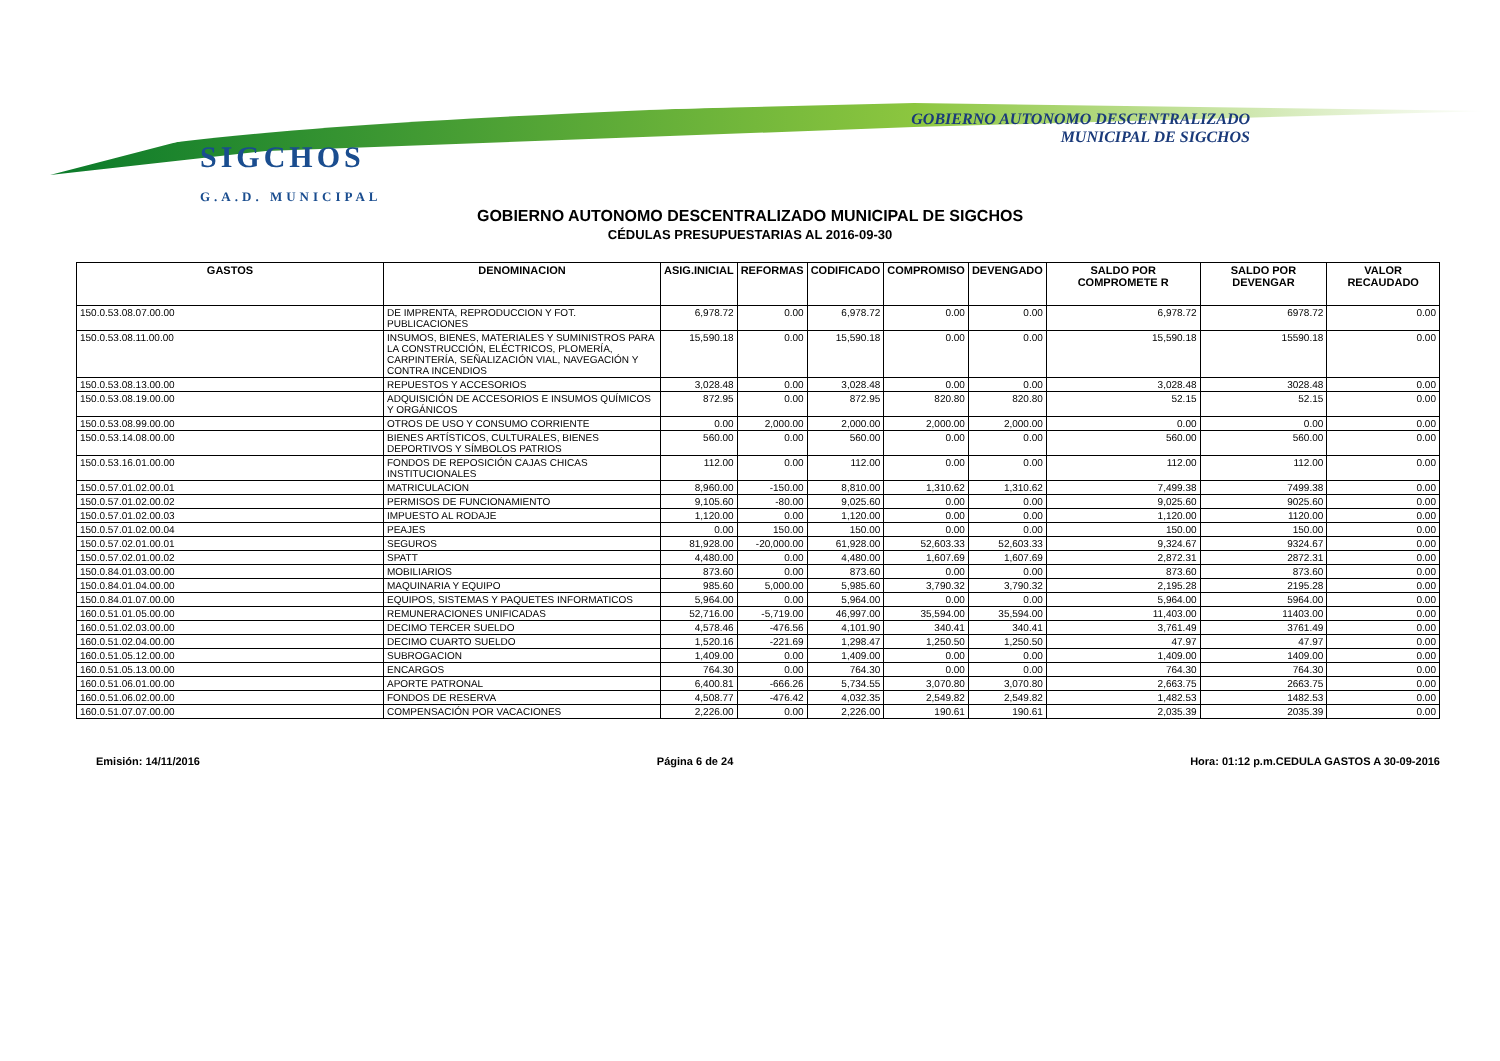SIGCHOS
G.A.D. MUNICIPAL
GOBIERNO AUTONOMO DESCENTRALIZADO
MUNICIPAL DE SIGCHOS
GOBIERNO AUTONOMO DESCENTRALIZADO MUNICIPAL DE SIGCHOS
CÉDULAS PRESUPUESTARIAS AL 2016-09-30
| GASTOS | DENOMINACION | ASIG.INICIAL | REFORMAS | CODIFICADO | COMPROMISO | DEVENGADO | SALDO POR COMPROMETE R | SALDO POR DEVENGAR | VALOR RECAUDADO |
| --- | --- | --- | --- | --- | --- | --- | --- | --- | --- |
| 150.0.53.08.07.00.00 | DE IMPRENTA, REPRODUCCION Y FOT. PUBLICACIONES | 6,978.72 | 0.00 | 6,978.72 | 0.00 | 0.00 | 6,978.72 | 6978.72 | 0.00 |
| 150.0.53.08.11.00.00 | INSUMOS, BIENES, MATERIALES Y SUMINISTROS PARA LA CONSTRUCCIÓN, ELÉCTRICOS, PLOMERÍA, CARPINTERÍA, SEÑALIZACIÓN VIAL, NAVEGACIÓN Y CONTRA INCENDIOS | 15,590.18 | 0.00 | 15,590.18 | 0.00 | 0.00 | 15,590.18 | 15590.18 | 0.00 |
| 150.0.53.08.13.00.00 | REPUESTOS Y ACCESORIOS | 3,028.48 | 0.00 | 3,028.48 | 0.00 | 0.00 | 3,028.48 | 3028.48 | 0.00 |
| 150.0.53.08.19.00.00 | ADQUISICIÓN DE ACCESORIOS E INSUMOS QUÍMICOS Y ORGÁNICOS | 872.95 | 0.00 | 872.95 | 820.80 | 820.80 | 52.15 | 52.15 | 0.00 |
| 150.0.53.08.99.00.00 | OTROS DE USO Y CONSUMO CORRIENTE | 0.00 | 2,000.00 | 2,000.00 | 2,000.00 | 2,000.00 | 0.00 | 0.00 | 0.00 |
| 150.0.53.14.08.00.00 | BIENES ARTÍSTICOS, CULTURALES, BIENES DEPORTIVOS Y SÍMBOLOS PATRIOS | 560.00 | 0.00 | 560.00 | 0.00 | 0.00 | 560.00 | 560.00 | 0.00 |
| 150.0.53.16.01.00.00 | FONDOS DE REPOSICIÓN CAJAS CHICAS INSTITUCIONALES | 112.00 | 0.00 | 112.00 | 0.00 | 0.00 | 112.00 | 112.00 | 0.00 |
| 150.0.57.01.02.00.01 | MATRICULACION | 8,960.00 | -150.00 | 8,810.00 | 1,310.62 | 1,310.62 | 7,499.38 | 7499.38 | 0.00 |
| 150.0.57.01.02.00.02 | PERMISOS DE FUNCIONAMIENTO | 9,105.60 | -80.00 | 9,025.60 | 0.00 | 0.00 | 9,025.60 | 9025.60 | 0.00 |
| 150.0.57.01.02.00.03 | IMPUESTO AL RODAJE | 1,120.00 | 0.00 | 1,120.00 | 0.00 | 0.00 | 1,120.00 | 1120.00 | 0.00 |
| 150.0.57.01.02.00.04 | PEAJES | 0.00 | 150.00 | 150.00 | 0.00 | 0.00 | 150.00 | 150.00 | 0.00 |
| 150.0.57.02.01.00.01 | SEGUROS | 81,928.00 | -20,000.00 | 61,928.00 | 52,603.33 | 52,603.33 | 9,324.67 | 9324.67 | 0.00 |
| 150.0.57.02.01.00.02 | SPATT | 4,480.00 | 0.00 | 4,480.00 | 1,607.69 | 1,607.69 | 2,872.31 | 2872.31 | 0.00 |
| 150.0.84.01.03.00.00 | MOBILIARIOS | 873.60 | 0.00 | 873.60 | 0.00 | 0.00 | 873.60 | 873.60 | 0.00 |
| 150.0.84.01.04.00.00 | MAQUINARIA Y EQUIPO | 985.60 | 5,000.00 | 5,985.60 | 3,790.32 | 3,790.32 | 2,195.28 | 2195.28 | 0.00 |
| 150.0.84.01.07.00.00 | EQUIPOS, SISTEMAS Y PAQUETES INFORMATICOS | 5,964.00 | 0.00 | 5,964.00 | 0.00 | 0.00 | 5,964.00 | 5964.00 | 0.00 |
| 160.0.51.01.05.00.00 | REMUNERACIONES UNIFICADAS | 52,716.00 | -5,719.00 | 46,997.00 | 35,594.00 | 35,594.00 | 11,403.00 | 11403.00 | 0.00 |
| 160.0.51.02.03.00.00 | DECIMO TERCER SUELDO | 4,578.46 | -476.56 | 4,101.90 | 340.41 | 340.41 | 3,761.49 | 3761.49 | 0.00 |
| 160.0.51.02.04.00.00 | DECIMO CUARTO SUELDO | 1,520.16 | -221.69 | 1,298.47 | 1,250.50 | 1,250.50 | 47.97 | 47.97 | 0.00 |
| 160.0.51.05.12.00.00 | SUBROGACION | 1,409.00 | 0.00 | 1,409.00 | 0.00 | 0.00 | 1,409.00 | 1409.00 | 0.00 |
| 160.0.51.05.13.00.00 | ENCARGOS | 764.30 | 0.00 | 764.30 | 0.00 | 0.00 | 764.30 | 764.30 | 0.00 |
| 160.0.51.06.01.00.00 | APORTE PATRONAL | 6,400.81 | -666.26 | 5,734.55 | 3,070.80 | 3,070.80 | 2,663.75 | 2663.75 | 0.00 |
| 160.0.51.06.02.00.00 | FONDOS DE RESERVA | 4,508.77 | -476.42 | 4,032.35 | 2,549.82 | 2,549.82 | 1,482.53 | 1482.53 | 0.00 |
| 160.0.51.07.07.00.00 | COMPENSACIÓN POR VACACIONES | 2,226.00 | 0.00 | 2,226.00 | 190.61 | 190.61 | 2,035.39 | 2035.39 | 0.00 |
Emisión: 14/11/2016 Página 6 de 24 Hora: 01:12 p.m.CEDULA GASTOS A 30-09-2016